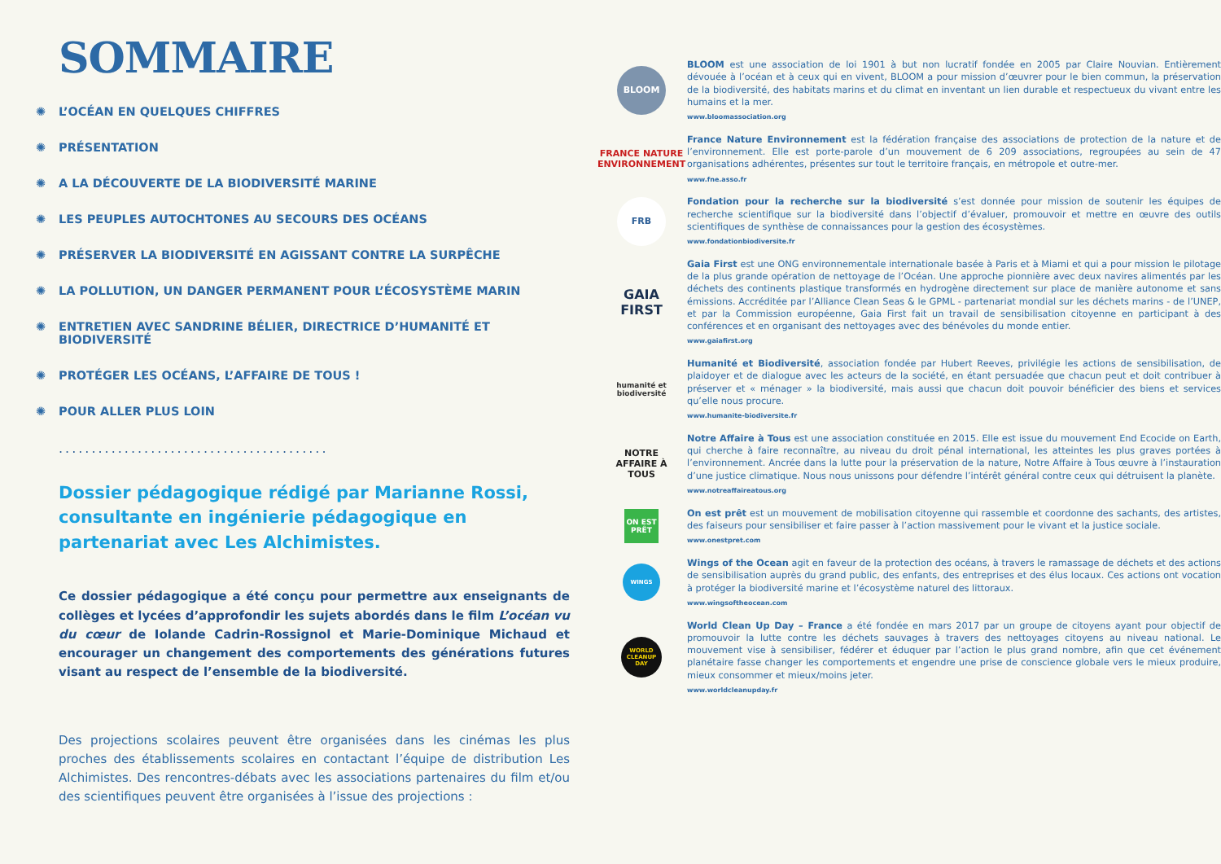SOMMAIRE
✺ L’OCÉAN EN QUELQUES CHIFFRES
✺ PRÉSENTATION
✺ A LA DÉCOUVERTE DE LA BIODIVERSITÉ MARINE
✺ LES PEUPLES AUTOCHTONES AU SECOURS DES OCÉANS
✺ PRÉSERVER LA BIODIVERSITÉ EN AGISSANT CONTRE LA SURPÊCHE
✺ LA POLLUTION, UN DANGER PERMANENT POUR L’ÉCOSYSTÈME MARIN
✺ ENTRETIEN AVEC SANDRINE BÉLIER, DIRECTRICE D’HUMANITÉ ET BIODIVERSITÉ
✺ PROTÉGER LES OCÉANS, L’AFFAIRE DE TOUS !
✺ POUR ALLER PLUS LOIN
.........................................
Dossier pédagogique rédigé par Marianne Rossi, consultante en ingénierie pédagogique en partenariat avec Les Alchimistes.
Ce dossier pédagogique a été conçu pour permettre aux enseignants de collèges et lycées d’approfondir les sujets abordés dans le film L’océan vu du cœur de Iolande Cadrin-Rossignol et Marie-Dominique Michaud et encourager un changement des comportements des générations futures visant au respect de l’ensemble de la biodiversité.
Des projections scolaires peuvent être organisées dans les cinémas les plus proches des établissements scolaires en contactant l’équipe de distribution Les Alchimistes. Des rencontres-débats avec les associations partenaires du film et/ou des scientifiques peuvent être organisées à l’issue des projections :
BLOOM
BLOOM est une association de loi 1901 à but non lucratif fondée en 2005 par Claire Nouvian. Entièrement dévouée à l’océan et à ceux qui en vivent, BLOOM a pour mission d’œuvrer pour le bien commun, la préservation de la biodiversité, des habitats marins et du climat en inventant un lien durable et respectueux du vivant entre les humains et la mer.
www.bloomassociation.org
FRANCE NATURE ENVIRONNEMENT
France Nature Environnement est la fédération française des associations de protection de la nature et de l’environnement. Elle est porte-parole d’un mouvement de 6 209 associations, regroupées au sein de 47 organisations adhérentes, présentes sur tout le territoire français, en métropole et outre-mer.
www.fne.asso.fr
FRB
Fondation pour la recherche sur la biodiversité s’est donnée pour mission de soutenir les équipes de recherche scientifique sur la biodiversité dans l’objectif d’évaluer, promouvoir et mettre en œuvre des outils scientifiques de synthèse de connaissances pour la gestion des écosystèmes.
www.fondationbiodiversite.fr
GAIA
FIRST
Gaia First est une ONG environnementale internationale basée à Paris et à Miami et qui a pour mission le pilotage de la plus grande opération de nettoyage de l’Océan. Une approche pionnière avec deux navires alimentés par les déchets des continents plastique transformés en hydrogène directement sur place de manière autonome et sans émissions. Accréditée par l’Alliance Clean Seas & le GPML - partenariat mondial sur les déchets marins - de l’UNEP, et par la Commission européenne, Gaia First fait un travail de sensibilisation citoyenne en participant à des conférences et en organisant des nettoyages avec des bénévoles du monde entier.
www.gaiafirst.org
humanité et biodiversité
Humanité et Biodiversité, association fondée par Hubert Reeves, privilégie les actions de sensibilisation, de plaidoyer et de dialogue avec les acteurs de la société, en étant persuadée que chacun peut et doit contribuer à préserver et « ménager » la biodiversité, mais aussi que chacun doit pouvoir bénéficier des biens et services qu’elle nous procure.
www.humanite-biodiversite.fr
NOTRE AFFAIRE À TOUS
Notre Affaire à Tous est une association constituée en 2015. Elle est issue du mouvement End Ecocide on Earth, qui cherche à faire reconnaître, au niveau du droit pénal international, les atteintes les plus graves portées à l’environnement. Ancrée dans la lutte pour la préservation de la nature, Notre Affaire à Tous œuvre à l’instauration d’une justice climatique. Nous nous unissons pour défendre l’intérêt général contre ceux qui détruisent la planète.
www.notreaffaireatous.org
ON EST PRÊT
On est prêt est un mouvement de mobilisation citoyenne qui rassemble et coordonne des sachants, des artistes, des faiseurs pour sensibiliser et faire passer à l’action massivement pour le vivant et la justice sociale.
www.onestpret.com
WINGS
Wings of the Ocean agit en faveur de la protection des océans, à travers le ramassage de déchets et des actions de sensibilisation auprès du grand public, des enfants, des entreprises et des élus locaux. Ces actions ont vocation à protéger la biodiversité marine et l’écosystème naturel des littoraux.
www.wingsoftheocean.com
WORLD CLEANUP DAY
World Clean Up Day – France a été fondée en mars 2017 par un groupe de citoyens ayant pour objectif de promouvoir la lutte contre les déchets sauvages à travers des nettoyages citoyens au niveau national. Le mouvement vise à sensibiliser, fédérer et éduquer par l’action le plus grand nombre, afin que cet événement planétaire fasse changer les comportements et engendre une prise de conscience globale vers le mieux produire, mieux consommer et mieux/moins jeter.
www.worldcleanupday.fr